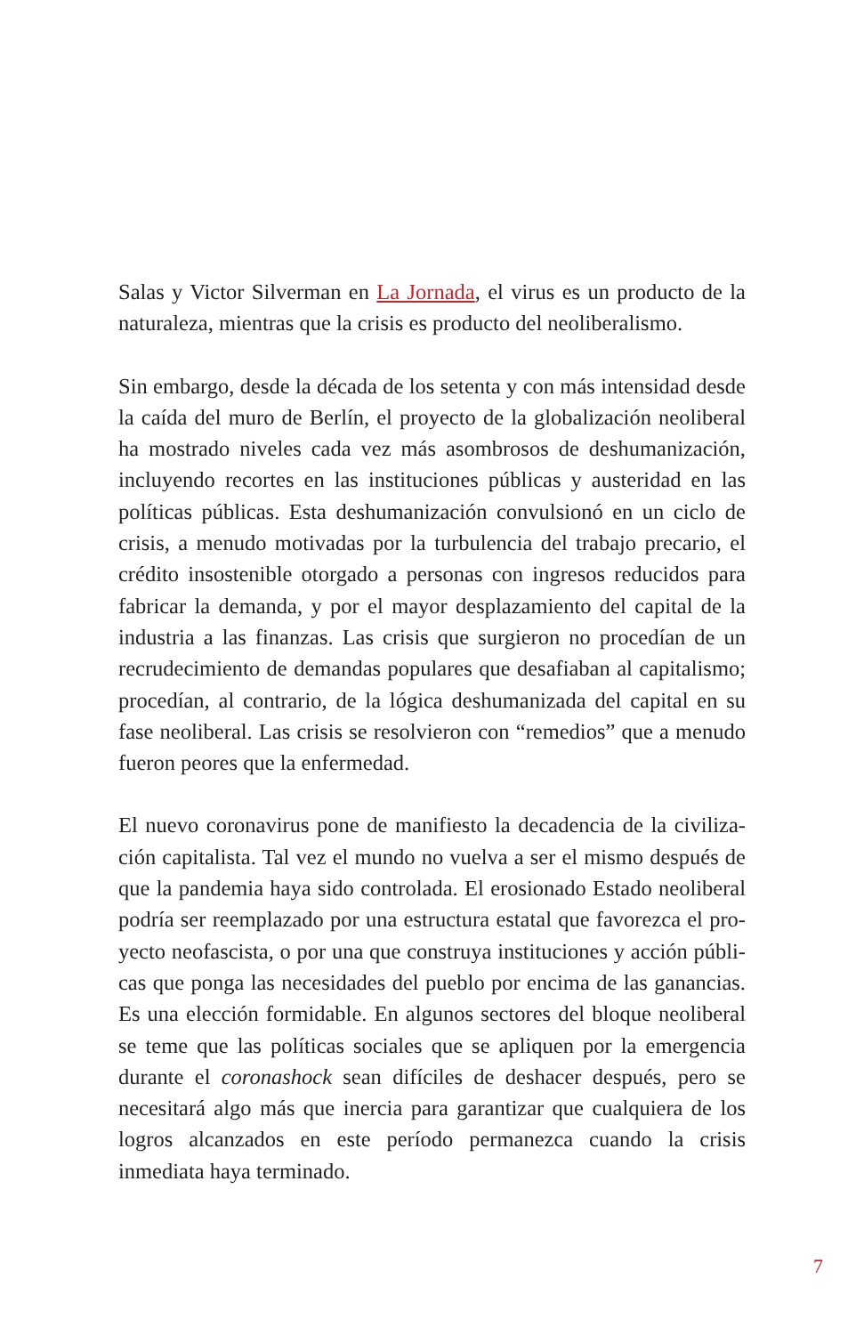Salas y Victor Silverman en La Jornada, el virus es un producto de la naturaleza, mientras que la crisis es producto del neoliberalismo.
Sin embargo, desde la década de los setenta y con más intensidad desde la caída del muro de Berlín, el proyecto de la globalización neoliberal ha mostrado niveles cada vez más asombrosos de deshumanización, incluyendo recortes en las instituciones públicas y austeridad en las políticas públicas. Esta deshumanización convulsionó en un ciclo de crisis, a menudo motivadas por la turbulencia del trabajo precario, el crédito insostenible otorgado a personas con ingresos reducidos para fabricar la demanda, y por el mayor desplazamiento del capital de la industria a las finanzas. Las crisis que surgieron no procedían de un recrudecimiento de demandas populares que desafiaban al capitalismo; procedían, al contrario, de la lógica deshumanizada del capital en su fase neoliberal. Las crisis se resolvieron con “remedios” que a menudo fueron peores que la enfermedad.
El nuevo coronavirus pone de manifiesto la decadencia de la civiliza­ción capitalista. Tal vez el mundo no vuelva a ser el mismo después de que la pandemia haya sido controlada. El erosionado Estado neoliberal podría ser reemplazado por una estructura estatal que favorezca el pro­yecto neofascista, o por una que construya instituciones y acción públi­cas que ponga las necesidades del pueblo por encima de las ganancias. Es una elección formidable. En algunos sectores del bloque neoliberal se teme que las políticas sociales que se apliquen por la emergencia durante el coronashock sean difíciles de deshacer después, pero se nece­sitará algo más que inercia para garantizar que cualquiera de los logros alcanzados en este período permanezca cuando la crisis inmediata haya terminado.
7